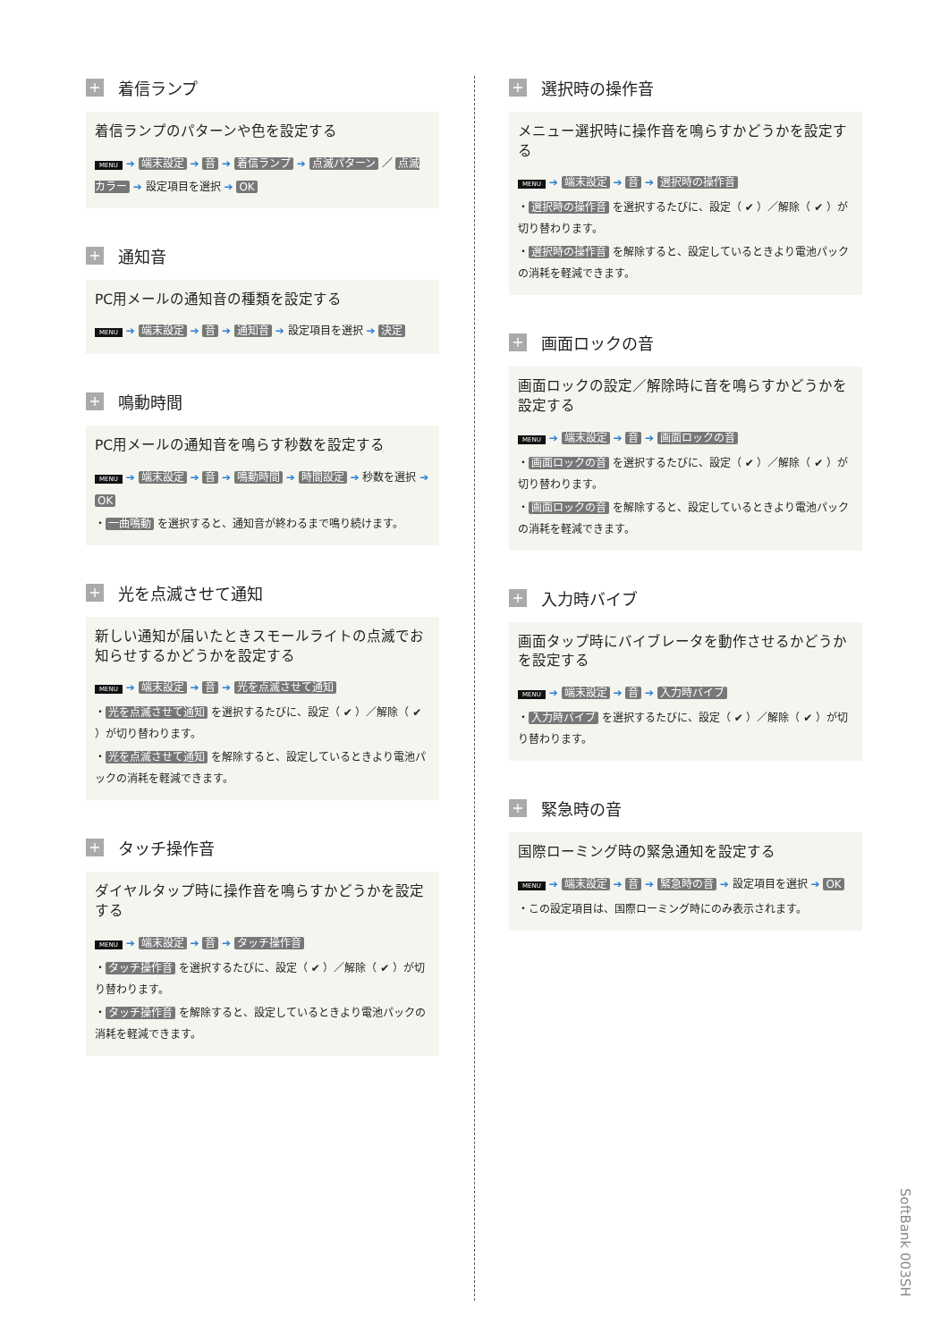+ 着信ランプ
着信ランプのパターンや色を設定する
MENU ➔ 端末設定 ➔ 音 ➔ 着信ランプ ➔ 点滅パターン ／ 点滅カラー ➔ 設定項目を選択 ➔ OK
+ 通知音
PC用メールの通知音の種類を設定する
MENU ➔ 端末設定 ➔ 音 ➔ 通知音 ➔ 設定項目を選択 ➔ 決定
+ 鳴動時間
PC用メールの通知音を鳴らす秒数を設定する
MENU ➔ 端末設定 ➔ 音 ➔ 鳴動時間 ➔ 時間設定 ➔ 秒数を選択 ➔ OK
・ 一曲鳴動 を選択すると、通知音が終わるまで鳴り続けます。
+ 光を点滅させて通知
新しい通知が届いたときスモールライトの点滅でお知らせするかどうかを設定する
MENU ➔ 端末設定 ➔ 音 ➔ 光を点滅させて通知
・ 光を点滅させて通知 を選択するたびに、設定（ ✔ ）／解除（ ✔ ）が切り替わります。
・ 光を点滅させて通知 を解除すると、設定しているときより電池パックの消耗を軽減できます。
+ タッチ操作音
ダイヤルタップ時に操作音を鳴らすかどうかを設定する
MENU ➔ 端末設定 ➔ 音 ➔ タッチ操作音
・ タッチ操作音 を選択するたびに、設定（ ✔ ）／解除（ ✔ ）が切り替わります。
・ タッチ操作音 を解除すると、設定しているときより電池パックの消耗を軽減できます。
+ 選択時の操作音
メニュー選択時に操作音を鳴らすかどうかを設定する
MENU ➔ 端末設定 ➔ 音 ➔ 選択時の操作音
・ 選択時の操作音 を選択するたびに、設定（ ✔ ）／解除（ ✔ ）が切り替わります。
・ 選択時の操作音 を解除すると、設定しているときより電池パックの消耗を軽減できます。
+ 画面ロックの音
画面ロックの設定／解除時に音を鳴らすかどうかを設定する
MENU ➔ 端末設定 ➔ 音 ➔ 画面ロックの音
・ 画面ロックの音 を選択するたびに、設定（ ✔ ）／解除（ ✔ ）が切り替わります。
・ 画面ロックの音 を解除すると、設定しているときより電池パックの消耗を軽減できます。
+ 入力時バイブ
画面タップ時にバイブレータを動作させるかどうかを設定する
MENU ➔ 端末設定 ➔ 音 ➔ 入力時バイブ
・ 入力時バイブ を選択するたびに、設定（ ✔ ）／解除（ ✔ ）が切り替わります。
+ 緊急時の音
国際ローミング時の緊急通知を設定する
MENU ➔ 端末設定 ➔ 音 ➔ 緊急時の音 ➔ 設定項目を選択 ➔ OK
・この設定項目は、国際ローミング時にのみ表示されます。
SoftBank 003SH